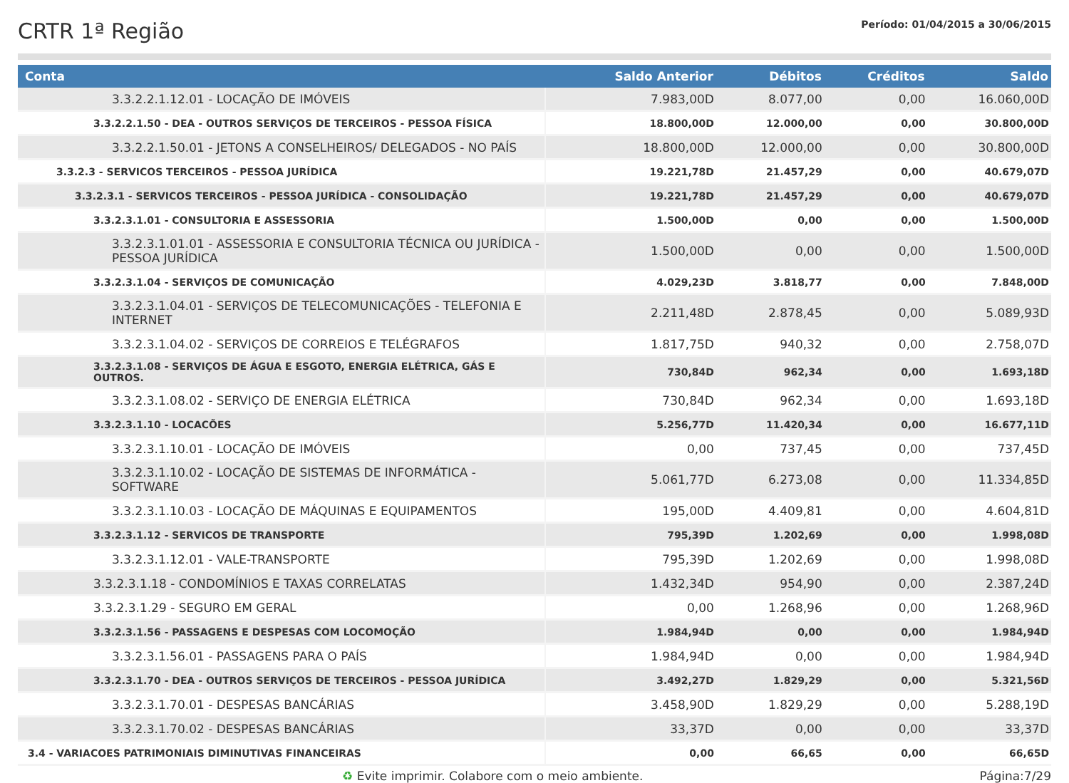CRTR 1ª Região
Período: 01/04/2015 a 30/06/2015
| Conta | Saldo Anterior | Débitos | Créditos | Saldo |
| --- | --- | --- | --- | --- |
| 3.3.2.2.1.12.01 - LOCAÇÃO DE IMÓVEIS | 7.983,00D | 8.077,00 | 0,00 | 16.060,00D |
| 3.3.2.2.1.50 - DEA - OUTROS SERVIÇOS DE TERCEIROS - PESSOA FÍSICA | 18.800,00D | 12.000,00 | 0,00 | 30.800,00D |
| 3.3.2.2.1.50.01 - JETONS A CONSELHEIROS/ DELEGADOS - NO PAÍS | 18.800,00D | 12.000,00 | 0,00 | 30.800,00D |
| 3.3.2.3 - SERVICOS TERCEIROS - PESSOA JURÍDICA | 19.221,78D | 21.457,29 | 0,00 | 40.679,07D |
| 3.3.2.3.1 - SERVICOS TERCEIROS - PESSOA JURÍDICA - CONSOLIDAÇÃO | 19.221,78D | 21.457,29 | 0,00 | 40.679,07D |
| 3.3.2.3.1.01 - CONSULTORIA E ASSESSORIA | 1.500,00D | 0,00 | 0,00 | 1.500,00D |
| 3.3.2.3.1.01.01 - ASSESSORIA E CONSULTORIA TÉCNICA OU JURÍDICA - PESSOA JURÍDICA | 1.500,00D | 0,00 | 0,00 | 1.500,00D |
| 3.3.2.3.1.04 - SERVIÇOS DE COMUNICAÇÃO | 4.029,23D | 3.818,77 | 0,00 | 7.848,00D |
| 3.3.2.3.1.04.01 - SERVIÇOS DE TELECOMUNICAÇÕES - TELEFONIA E INTERNET | 2.211,48D | 2.878,45 | 0,00 | 5.089,93D |
| 3.3.2.3.1.04.02 - SERVIÇOS DE CORREIOS E TELÉGRAFOS | 1.817,75D | 940,32 | 0,00 | 2.758,07D |
| 3.3.2.3.1.08 - SERVIÇOS DE ÁGUA E ESGOTO, ENERGIA ELÉTRICA, GÁS E OUTROS. | 730,84D | 962,34 | 0,00 | 1.693,18D |
| 3.3.2.3.1.08.02 - SERVIÇO DE ENERGIA ELÉTRICA | 730,84D | 962,34 | 0,00 | 1.693,18D |
| 3.3.2.3.1.10 - LOCACÕES | 5.256,77D | 11.420,34 | 0,00 | 16.677,11D |
| 3.3.2.3.1.10.01 - LOCAÇÃO DE IMÓVEIS | 0,00 | 737,45 | 0,00 | 737,45D |
| 3.3.2.3.1.10.02 - LOCAÇÃO DE SISTEMAS DE INFORMÁTICA - SOFTWARE | 5.061,77D | 6.273,08 | 0,00 | 11.334,85D |
| 3.3.2.3.1.10.03 - LOCAÇÃO DE MÁQUINAS E EQUIPAMENTOS | 195,00D | 4.409,81 | 0,00 | 4.604,81D |
| 3.3.2.3.1.12 - SERVICOS DE TRANSPORTE | 795,39D | 1.202,69 | 0,00 | 1.998,08D |
| 3.3.2.3.1.12.01 - VALE-TRANSPORTE | 795,39D | 1.202,69 | 0,00 | 1.998,08D |
| 3.3.2.3.1.18 - CONDOMÍNIOS E TAXAS CORRELATAS | 1.432,34D | 954,90 | 0,00 | 2.387,24D |
| 3.3.2.3.1.29 - SEGURO EM GERAL | 0,00 | 1.268,96 | 0,00 | 1.268,96D |
| 3.3.2.3.1.56 - PASSAGENS E DESPESAS COM LOCOMOÇÃO | 1.984,94D | 0,00 | 0,00 | 1.984,94D |
| 3.3.2.3.1.56.01 - PASSAGENS PARA O PAÍS | 1.984,94D | 0,00 | 0,00 | 1.984,94D |
| 3.3.2.3.1.70 - DEA - OUTROS SERVIÇOS DE TERCEIROS - PESSOA JURÍDICA | 3.492,27D | 1.829,29 | 0,00 | 5.321,56D |
| 3.3.2.3.1.70.01 - DESPESAS BANCÁRIAS | 3.458,90D | 1.829,29 | 0,00 | 5.288,19D |
| 3.3.2.3.1.70.02 - DESPESAS BANCÁRIAS | 33,37D | 0,00 | 0,00 | 33,37D |
| 3.4 - VARIACOES PATRIMONIAIS DIMINUTIVAS FINANCEIRAS | 0,00 | 66,65 | 0,00 | 66,65D |
♻ Evite imprimir. Colabore com o meio ambiente. Página:7/29